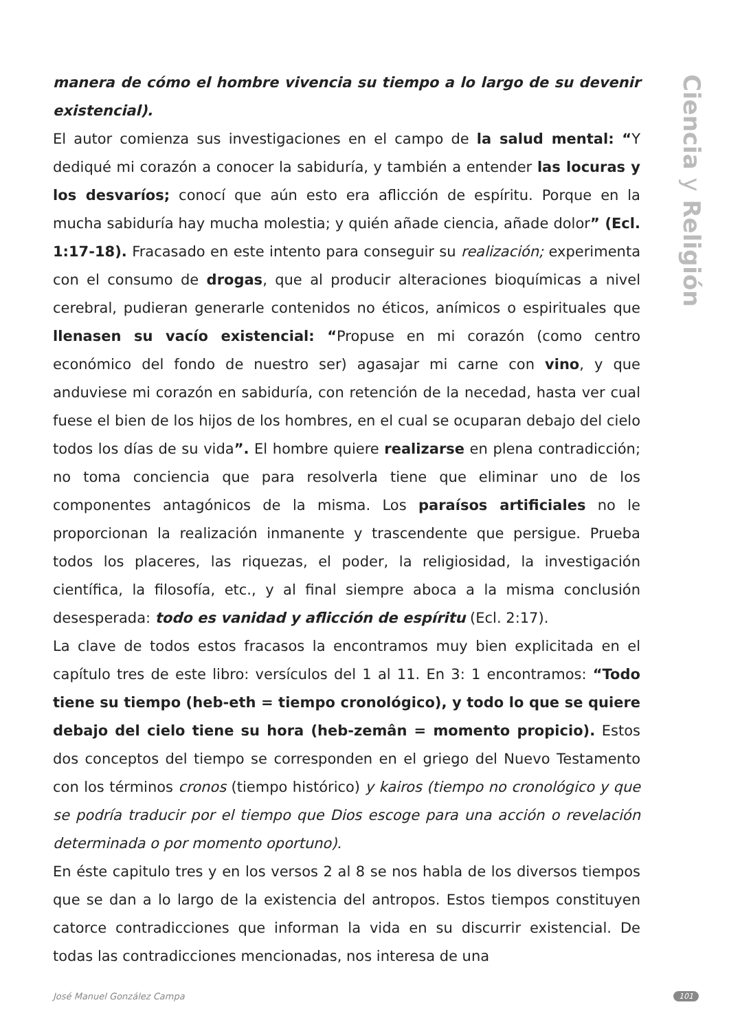manera de cómo el hombre vivencia su tiempo a lo largo de su devenir existencial).
El autor comienza sus investigaciones en el campo de la salud mental: “Y dediqué mi corazón a conocer la sabiduría, y también a entender las locuras y los desvaríos; conocí que aún esto era aflicción de espíritu. Porque en la mucha sabiduría hay mucha molestia; y quién añade ciencia, añade dolor” (Ecl. 1:17-18). Fracasado en este intento para conseguir su realización; experimenta con el consumo de drogas, que al producir alteraciones bioquímicas a nivel cerebral, pudieran generarle contenidos no éticos, anímicos o espirituales que llenasen su vacío existencial: “Propuse en mi corazón (como centro económico del fondo de nuestro ser) agasajar mi carne con vino, y que anduviese mi corazón en sabiduría, con retención de la necedad, hasta ver cual fuese el bien de los hijos de los hombres, en el cual se ocuparan debajo del cielo todos los días de su vida”. El hombre quiere realizarse en plena contradicción; no toma conciencia que para resolverla tiene que eliminar uno de los componentes antagónicos de la misma. Los paraísos artificiales no le proporcionan la realización inmanente y trascendente que persigue. Prueba todos los placeres, las riquezas, el poder, la religiosidad, la investigación científica, la filosofía, etc., y al final siempre aboca a la misma conclusión desesperada: todo es vanidad y aflicción de espíritu (Ecl. 2:17).
La clave de todos estos fracasos la encontramos muy bien explicitada en el capítulo tres de este libro: versículos del 1 al 11. En 3: 1 encontramos: “Todo tiene su tiempo (heb-eth = tiempo cronológico), y todo lo que se quiere debajo del cielo tiene su hora (heb-zemân = momento propicio). Estos dos conceptos del tiempo se corresponden en el griego del Nuevo Testamento con los términos cronos (tiempo histórico) y kairos (tiempo no cronológico y que se podría traducir por el tiempo que Dios escoge para una acción o revelación determinada o por momento oportuno).
En éste capitulo tres y en los versos 2 al 8 se nos habla de los diversos tiempos que se dan a lo largo de la existencia del antropos. Estos tiempos constituyen catorce contradicciones que informan la vida en su discurrir existencial. De todas las contradicciones mencionadas, nos interesa de una
Ciencia y Religión
José Manuel González Campa 101